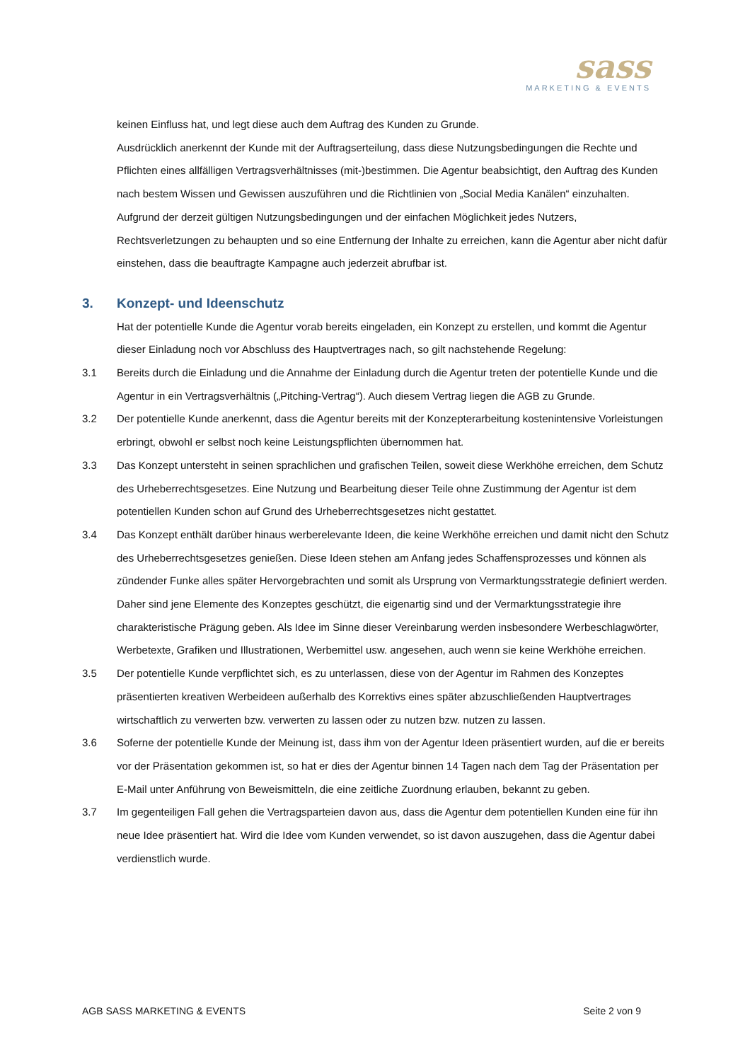sass
MARKETING & EVENTS
keinen Einfluss hat, und legt diese auch dem Auftrag des Kunden zu Grunde.
Ausdrücklich anerkennt der Kunde mit der Auftragserteilung, dass diese Nutzungsbedingungen die Rechte und Pflichten eines allfälligen Vertragsverhältnisses (mit-)bestimmen. Die Agentur beabsichtigt, den Auftrag des Kunden nach bestem Wissen und Gewissen auszuführen und die Richtlinien von „Social Media Kanälen“ einzuhalten. Aufgrund der derzeit gültigen Nutzungsbedingungen und der einfachen Möglichkeit jedes Nutzers, Rechtsverletzungen zu behaupten und so eine Entfernung der Inhalte zu erreichen, kann die Agentur aber nicht dafür einstehen, dass die beauftragte Kampagne auch jederzeit abrufbar ist.
3. Konzept- und Ideenschutz
Hat der potentielle Kunde die Agentur vorab bereits eingeladen, ein Konzept zu erstellen, und kommt die Agentur dieser Einladung noch vor Abschluss des Hauptvertrages nach, so gilt nachstehende Regelung:
3.1 Bereits durch die Einladung und die Annahme der Einladung durch die Agentur treten der potentielle Kunde und die Agentur in ein Vertragsverhältnis („Pitching-Vertrag“). Auch diesem Vertrag liegen die AGB zu Grunde.
3.2 Der potentielle Kunde anerkennt, dass die Agentur bereits mit der Konzepterarbeitung kostenintensive Vorleistungen erbringt, obwohl er selbst noch keine Leistungspflichten übernommen hat.
3.3 Das Konzept untersteht in seinen sprachlichen und grafischen Teilen, soweit diese Werkhöhe erreichen, dem Schutz des Urheberrechtsgesetzes. Eine Nutzung und Bearbeitung dieser Teile ohne Zustimmung der Agentur ist dem potentiellen Kunden schon auf Grund des Urheberrechtsgesetzes nicht gestattet.
3.4 Das Konzept enthält darüber hinaus werberelevante Ideen, die keine Werkhöhe erreichen und damit nicht den Schutz des Urheberrechtsgesetzes genießen. Diese Ideen stehen am Anfang jedes Schaffensprozesses und können als zündender Funke alles später Hervorgebrachten und somit als Ursprung von Vermarktungsstrategie definiert werden. Daher sind jene Elemente des Konzeptes geschützt, die eigenartig sind und der Vermarktungsstrategie ihre charakteristische Prägung geben. Als Idee im Sinne dieser Vereinbarung werden insbesondere Werbeschlagwörter, Werbetexte, Grafiken und Illustrationen, Werbemittel usw. angesehen, auch wenn sie keine Werkhöhe erreichen.
3.5 Der potentielle Kunde verpflichtet sich, es zu unterlassen, diese von der Agentur im Rahmen des Konzeptes präsentierten kreativen Werbeideen außerhalb des Korrektivs eines später abzuschließenden Hauptvertrages wirtschaftlich zu verwerten bzw. verwerten zu lassen oder zu nutzen bzw. nutzen zu lassen.
3.6 Soferne der potentielle Kunde der Meinung ist, dass ihm von der Agentur Ideen präsentiert wurden, auf die er bereits vor der Präsentation gekommen ist, so hat er dies der Agentur binnen 14 Tagen nach dem Tag der Präsentation per E-Mail unter Anführung von Beweismitteln, die eine zeitliche Zuordnung erlauben, bekannt zu geben.
3.7 Im gegenteiligen Fall gehen die Vertragsparteien davon aus, dass die Agentur dem potentiellen Kunden eine für ihn neue Idee präsentiert hat. Wird die Idee vom Kunden verwendet, so ist davon auszugehen, dass die Agentur dabei verdienstlich wurde.
AGB SASS MARKETING & EVENTS Seite 2 von 9